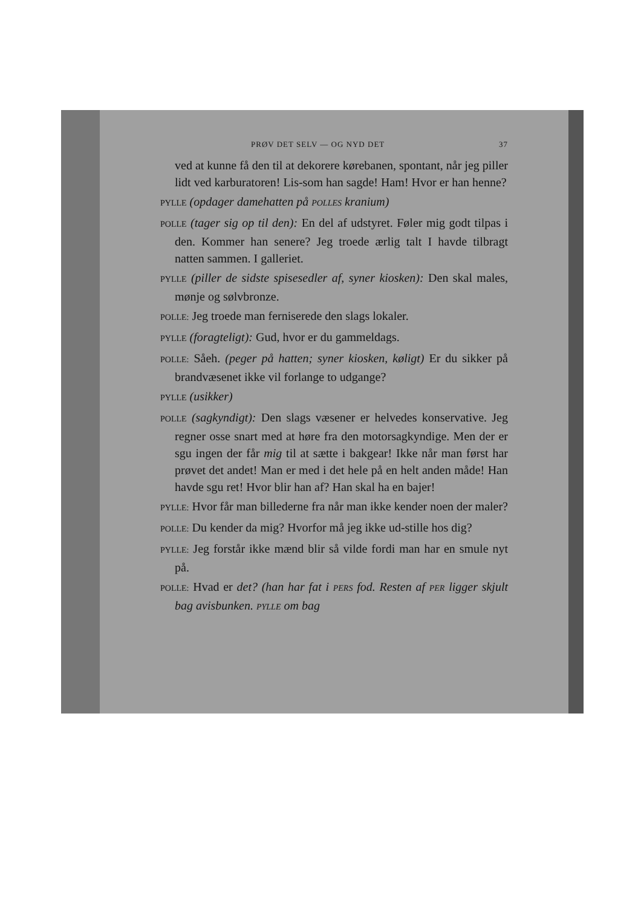PRØV DET SELV — OG NYD DET 37
ved at kunne få den til at dekorere kørebanen, spontant, når jeg piller lidt ved karburatoren! Lis-som han sagde! Ham! Hvor er han henne?
PYLLE (opdager damehatten på POLLES kranium)
POLLE (tager sig op til den): En del af udstyret. Føler mig godt tilpas i den. Kommer han senere? Jeg troede ærlig talt I havde tilbragt natten sammen. I galleriet.
PYLLE (piller de sidste spisesedler af, syner kiosken): Den skal males, mønje og sølvbronze.
POLLE: Jeg troede man ferniserede den slags lokaler.
PYLLE (foragteligt): Gud, hvor er du gammeldags.
POLLE: Såeh. (peger på hatten; syner kiosken, køligt) Er du sikker på brandvæsenet ikke vil forlange to udgange?
PYLLE (usikker)
POLLE (sagkyndigt): Den slags væsener er helvedes konservative. Jeg regner osse snart med at høre fra den motorsagkyndige. Men der er sgu ingen der får mig til at sætte i bakgear! Ikke når man først har prøvet det andet! Man er med i det hele på en helt anden måde! Han havde sgu ret! Hvor blir han af? Han skal ha en bajer!
PYLLE: Hvor får man billederne fra når man ikke kender noen der maler?
POLLE: Du kender da mig? Hvorfor må jeg ikke ud-stille hos dig?
PYLLE: Jeg forstår ikke mænd blir så vilde fordi man har en smule nyt på.
POLLE: Hvad er det? (han har fat i PERS fod. Resten af PER ligger skjult bag avisbunken. PYLLE om bag